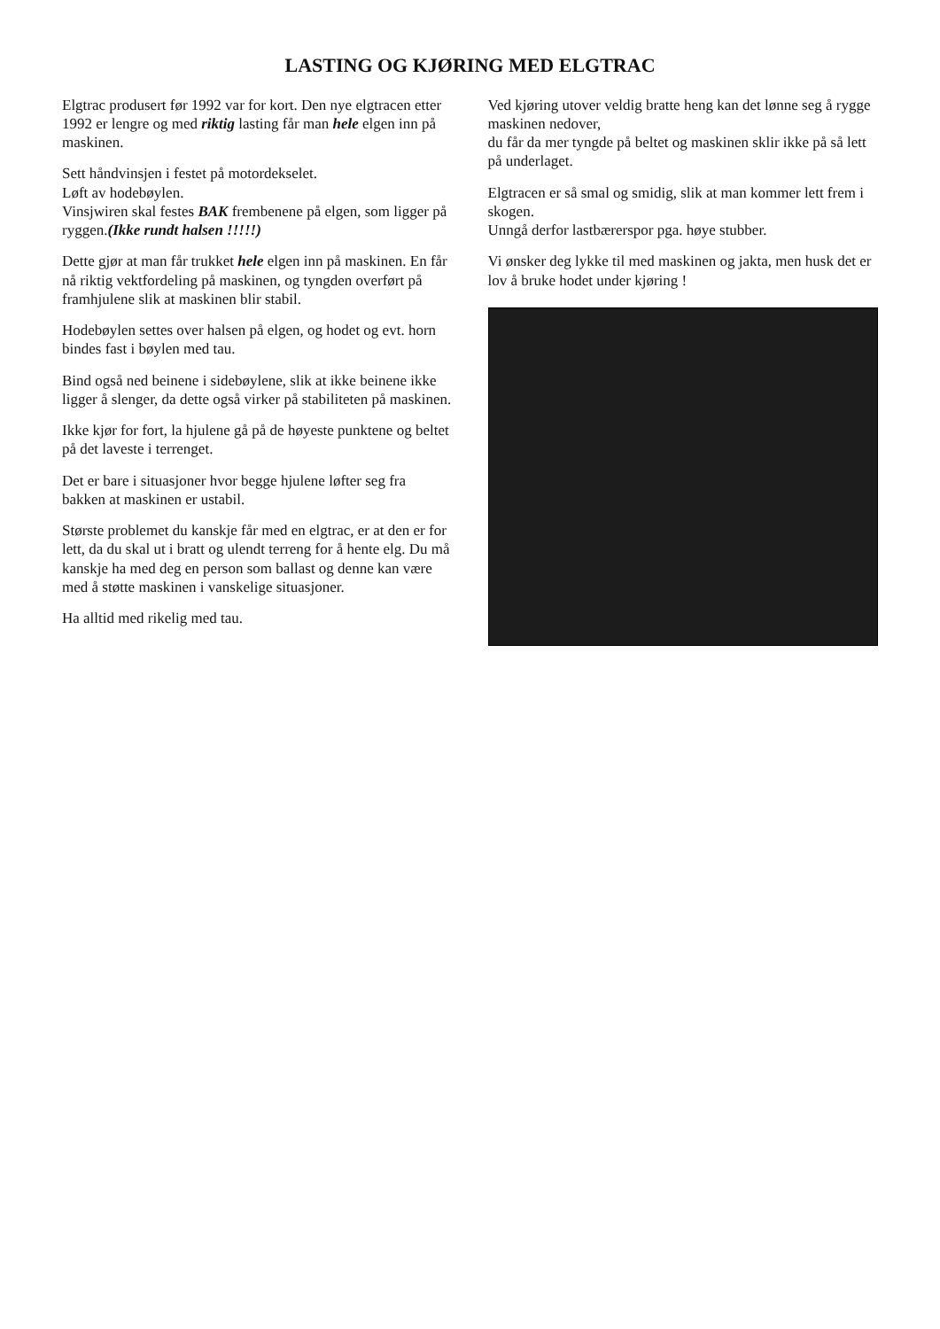LASTING OG KJØRING MED ELGTRAC
Elgtrac produsert før 1992 var for kort. Den nye elgtracen etter 1992 er lengre og med riktig lasting får man hele elgen inn på maskinen.
Sett håndvinsjen i festet på motordekselet.
Løft av hodebøylen.
Vinsjwiren skal festes BAK frembenene på elgen, som ligger på ryggen.(Ikke rundt halsen !!!!!)
Dette gjør at man får trukket hele elgen inn på maskinen. En får nå riktig vektfordeling på maskinen, og tyngden overført på framhjulene slik at maskinen blir stabil.
Hodebøylen settes over halsen på elgen, og hodet og evt. horn bindes fast i bøylen med tau.
Bind også ned beinene i sidebøylene, slik at ikke beinene ikke ligger å slenger, da dette også virker på stabiliteten på maskinen.
Ikke kjør for fort, la hjulene gå på de høyeste punktene og beltet på det laveste i terrenget.
Det er bare i situasjoner hvor begge hjulene løfter seg fra bakken at maskinen er ustabil.
Største problemet du kanskje får med en elgtrac, er at den er for lett, da du skal ut i bratt og ulendt terreng for å hente elg. Du må kanskje ha med deg en person som ballast og denne kan være med å støtte maskinen i vanskelige situasjoner.
Ha alltid med rikelig med tau.
Ved kjøring utover veldig bratte heng kan det lønne seg å rygge maskinen nedover,
du får da mer tyngde på beltet og maskinen sklir ikke på så lett på underlaget.
Elgtracen er så smal og smidig, slik at man kommer lett frem i skogen.
Unngå derfor lastbærerspor pga. høye stubber.
Vi ønsker deg lykke til med maskinen og jakta, men husk det er lov å bruke hodet under kjøring !